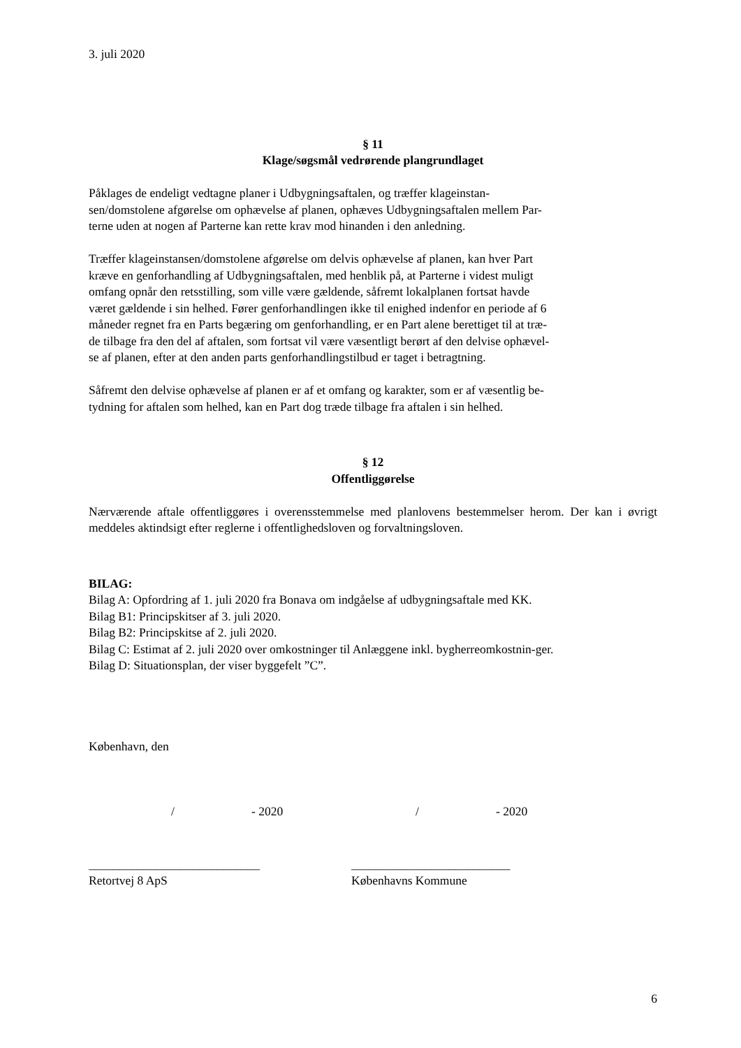3. juli 2020
§ 11
Klage/søgsmål vedrørende plangrundlaget
Påklages de endeligt vedtagne planer i Udbygningsaftalen, og træffer klageinstan-
sen/domstolene afgørelse om ophævelse af planen, ophæves Udbygningsaftalen mellem Par-
terne uden at nogen af Parterne kan rette krav mod hinanden i den anledning.
Træffer klageinstansen/domstolene afgørelse om delvis ophævelse af planen, kan hver Part
kræve en genforhandling af Udbygningsaftalen, med henblik på, at Parterne i videst muligt
omfang opnår den retsstilling, som ville være gældende, såfremt lokalplanen fortsat havde
været gældende i sin helhed. Fører genforhandlingen ikke til enighed indenfor en periode af 6
måneder regnet fra en Parts begæring om genforhandling, er en Part alene berettiget til at træ-
de tilbage fra den del af aftalen, som fortsat vil være væsentligt berørt af den delvise ophævel-
se af planen, efter at den anden parts genforhandlingstilbud er taget i betragtning.
Såfremt den delvise ophævelse af planen er af et omfang og karakter, som er af væsentlig be-
tydning for aftalen som helhed, kan en Part dog træde tilbage fra aftalen i sin helhed.
§ 12
Offentliggørelse
Nærværende aftale offentliggøres i overensstemmelse med planlovens bestemmelser herom. Der kan i øvrigt meddeles aktindsigt efter reglerne i offentlighedsloven og forvaltningsloven.
BILAG:
Bilag A: Opfordring af 1. juli 2020 fra Bonava om indgåelse af udbygningsaftale med KK.
Bilag B1: Principskitser af 3. juli 2020.
Bilag B2: Principskitse af 2. juli 2020.
Bilag C: Estimat af 2. juli 2020 over omkostninger til Anlæggene inkl. bygherreomkostnin-ger.
Bilag D: Situationsplan, der viser byggefelt ”C”.
København, den
/ - 2020 / - 2020
____________________________ __________________________
Retortvej 8 ApS Københavns Kommune
6